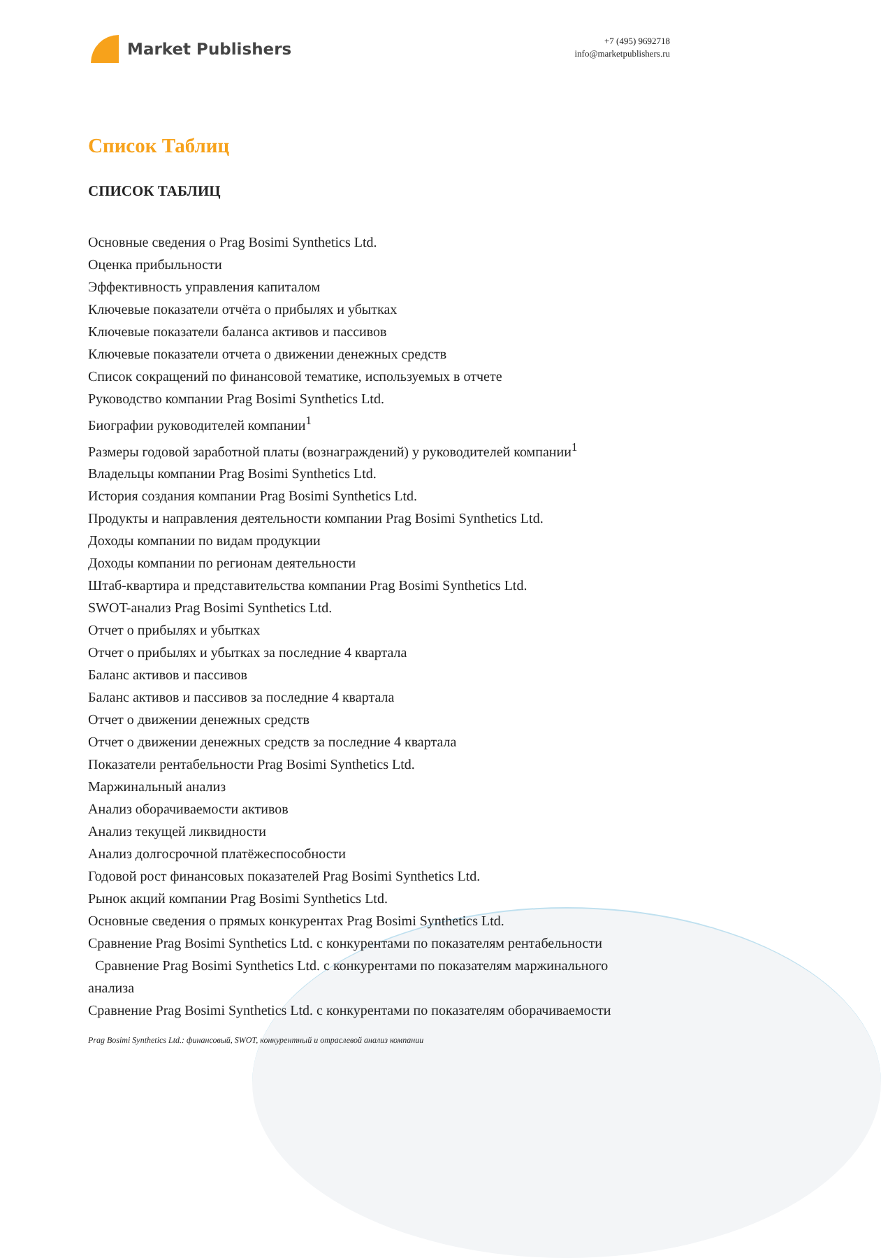Market Publishers
+7 (495) 9692718
info@marketpublishers.ru
Список Таблиц
СПИСОК ТАБЛИЦ
Основные сведения о Prag Bosimi Synthetics Ltd.
Оценка прибыльности
Эффективность управления капиталом
Ключевые показатели отчёта о прибылях и убытках
Ключевые показатели баланса активов и пассивов
Ключевые показатели отчета о движении денежных средств
Список сокращений по финансовой тематике, используемых в отчете
Руководство компании Prag Bosimi Synthetics Ltd.
Биографии руководителей компании<sup>1</sup>
Размеры годовой заработной платы (вознаграждений) у руководителей компании<sup>1</sup>
Владельцы компании Prag Bosimi Synthetics Ltd.
История создания компании Prag Bosimi Synthetics Ltd.
Продукты и направления деятельности компании Prag Bosimi Synthetics Ltd.
Доходы компании по видам продукции
Доходы компании по регионам деятельности
Штаб-квартира и представительства компании Prag Bosimi Synthetics Ltd.
SWOT-анализ Prag Bosimi Synthetics Ltd.
Отчет о прибылях и убытках
Отчет о прибылях и убытках за последние 4 квартала
Баланс активов и пассивов
Баланс активов и пассивов за последние 4 квартала
Отчет о движении денежных средств
Отчет о движении денежных средств за последние 4 квартала
Показатели рентабельности Prag Bosimi Synthetics Ltd.
Маржинальный анализ
Анализ оборачиваемости активов
Анализ текущей ликвидности
Анализ долгосрочной платёжеспособности
Годовой рост финансовых показателей Prag Bosimi Synthetics Ltd.
Рынок акций компании Prag Bosimi Synthetics Ltd.
Основные сведения о прямых конкурентах Prag Bosimi Synthetics Ltd.
Сравнение Prag Bosimi Synthetics Ltd. с конкурентами по показателям рентабельности
Сравнение Prag Bosimi Synthetics Ltd. с конкурентами по показателям маржинального анализа
Сравнение Prag Bosimi Synthetics Ltd. с конкурентами по показателям оборачиваемости
Prag Bosimi Synthetics Ltd.: финансовый, SWOT, конкурентный и отраслевой анализ компании